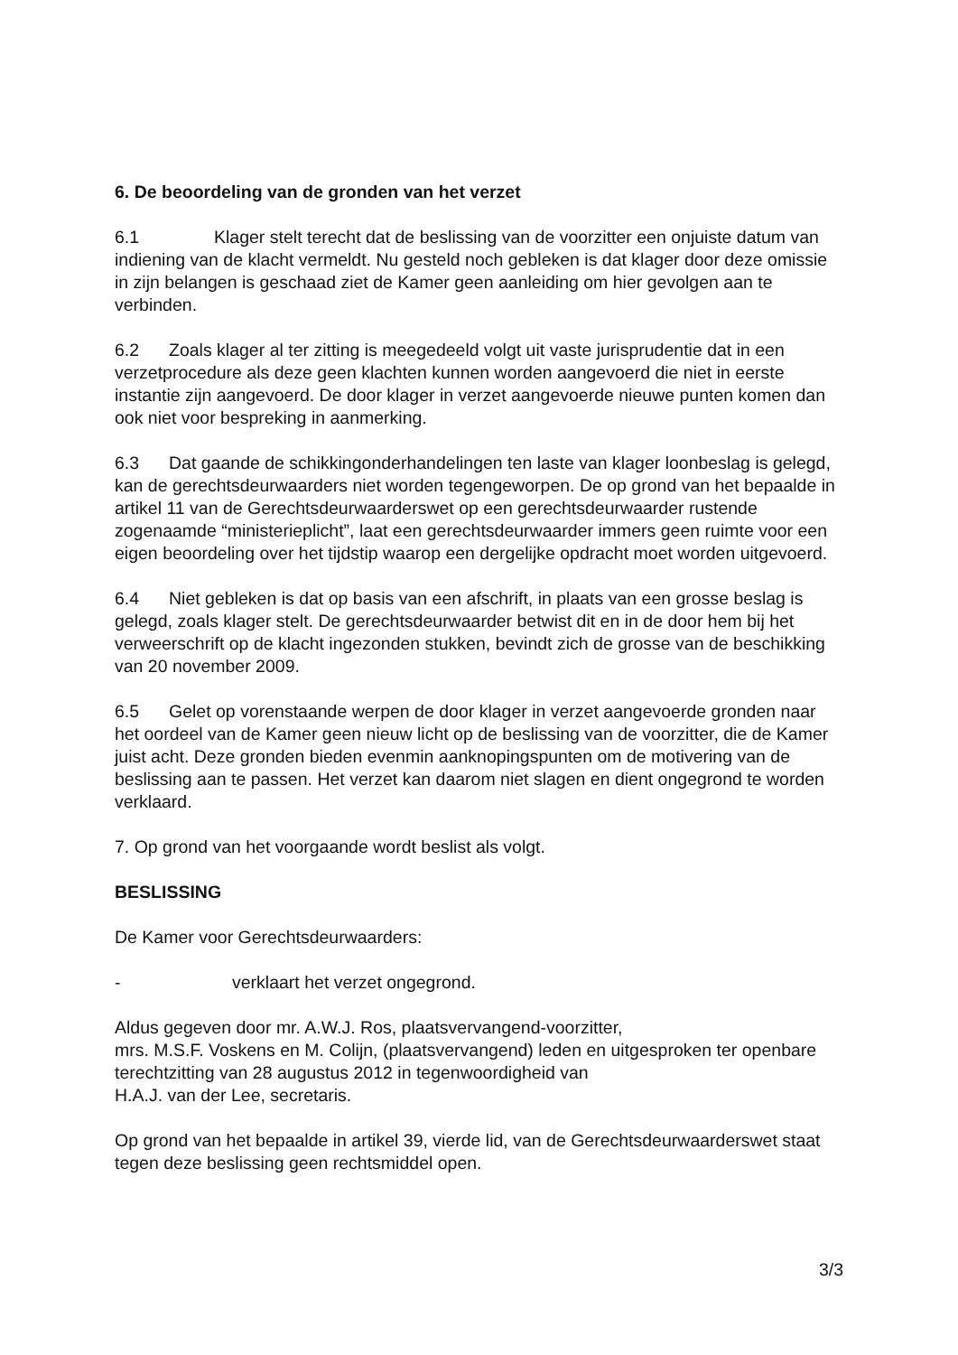6. De beoordeling van de gronden van het verzet
6.1 Klager stelt terecht dat de beslissing van de voorzitter een onjuiste datum van indiening van de klacht vermeldt. Nu gesteld noch gebleken is dat klager door deze omissie in zijn belangen is geschaad ziet de Kamer geen aanleiding om hier gevolgen aan te verbinden.
6.2 Zoals klager al ter zitting is meegedeeld volgt uit vaste jurisprudentie dat in een verzetprocedure als deze geen klachten kunnen worden aangevoerd die niet in eerste instantie zijn aangevoerd. De door klager in verzet aangevoerde nieuwe punten komen dan ook niet voor bespreking in aanmerking.
6.3 Dat gaande de schikkingonderhandelingen ten laste van klager loonbeslag is gelegd, kan de gerechtsdeurwaarders niet worden tegengeworpen. De op grond van het bepaalde in artikel 11 van de Gerechtsdeurwaarderswet op een gerechtsdeurwaarder rustende zogenaamde “ministerieplicht”, laat een gerechtsdeurwaarder immers geen ruimte voor een eigen beoordeling over het tijdstip waarop een dergelijke opdracht moet worden uitgevoerd.
6.4 Niet gebleken is dat op basis van een afschrift, in plaats van een grosse beslag is gelegd, zoals klager stelt. De gerechtsdeurwaarder betwist dit en in de door hem bij het verweerschrift op de klacht ingezonden stukken, bevindt zich de grosse van de beschikking van 20 november 2009.
6.5 Gelet op vorenstaande werpen de door klager in verzet aangevoerde gronden naar het oordeel van de Kamer geen nieuw licht op de beslissing van de voorzitter, die de Kamer juist acht. Deze gronden bieden evenmin aanknopingspunten om de motivering van de beslissing aan te passen. Het verzet kan daarom niet slagen en dient ongegrond te worden verklaard.
7. Op grond van het voorgaande wordt beslist als volgt.
BESLISSING
De Kamer voor Gerechtsdeurwaarders:
- verklaart het verzet ongegrond.
Aldus gegeven door mr. A.W.J. Ros, plaatsvervangend-voorzitter,
mrs. M.S.F. Voskens en M. Colijn, (plaatsvervangend) leden en uitgesproken ter openbare terechtzitting van 28 augustus 2012 in tegenwoordigheid van
H.A.J. van der Lee, secretaris.
Op grond van het bepaalde in artikel 39, vierde lid, van de Gerechtsdeurwaarderswet staat tegen deze beslissing geen rechtsmiddel open.
3/3